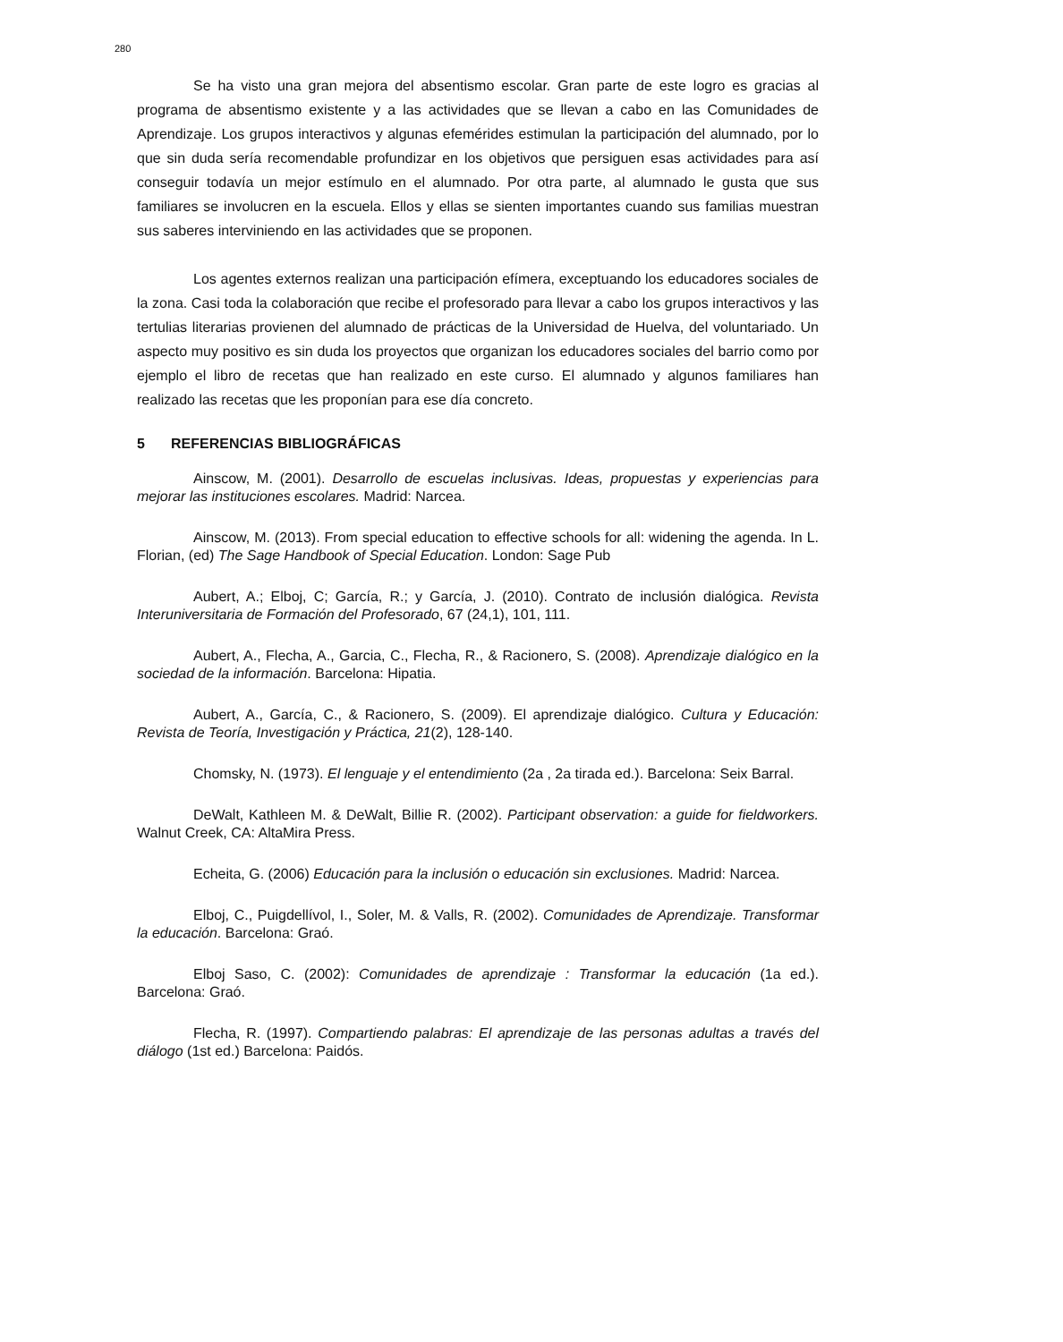280
Se ha visto una gran mejora del absentismo escolar. Gran parte de este logro es gracias al programa de absentismo existente y a las actividades que se llevan a cabo en las Comunidades de Aprendizaje. Los grupos interactivos y algunas efemérides estimulan la participación del alumnado, por lo que sin duda sería recomendable profundizar en los objetivos que persiguen esas actividades para así conseguir todavía un mejor estímulo en el alumnado. Por otra parte, al alumnado le gusta que sus familiares se involucren en la escuela. Ellos y ellas se sienten importantes cuando sus familias muestran sus saberes interviniendo en las actividades que se proponen.
Los agentes externos realizan una participación efímera, exceptuando los educadores sociales de la zona. Casi toda la colaboración que recibe el profesorado para llevar a cabo los grupos interactivos y las tertulias literarias provienen del alumnado de prácticas de la Universidad de Huelva, del voluntariado. Un aspecto muy positivo es sin duda los proyectos que organizan los educadores sociales del barrio como por ejemplo el libro de recetas que han realizado en este curso. El alumnado y algunos familiares han realizado las recetas que les proponían para ese día concreto.
5 REFERENCIAS BIBLIOGRÁFICAS
Ainscow, M. (2001). Desarrollo de escuelas inclusivas. Ideas, propuestas y experiencias para mejorar las instituciones escolares. Madrid: Narcea.
Ainscow, M. (2013). From special education to effective schools for all: widening the agenda. In L. Florian, (ed) The Sage Handbook of Special Education. London: Sage Pub
Aubert, A.; Elboj, C; García, R.; y García, J. (2010). Contrato de inclusión dialógica. Revista Interuniversitaria de Formación del Profesorado, 67 (24,1), 101, 111.
Aubert, A., Flecha, A., Garcia, C., Flecha, R., & Racionero, S. (2008). Aprendizaje dialógico en la sociedad de la información. Barcelona: Hipatia.
Aubert, A., García, C., & Racionero, S. (2009). El aprendizaje dialógico. Cultura y Educación: Revista de Teoría, Investigación y Práctica, 21(2), 128-140.
Chomsky, N. (1973). El lenguaje y el entendimiento (2a , 2a tirada ed.). Barcelona: Seix Barral.
DeWalt, Kathleen M. & DeWalt, Billie R. (2002). Participant observation: a guide for fieldworkers. Walnut Creek, CA: AltaMira Press.
Echeita, G. (2006) Educación para la inclusión o educación sin exclusiones. Madrid: Narcea.
Elboj, C., Puigdellívol, I., Soler, M. & Valls, R. (2002). Comunidades de Aprendizaje. Transformar la educación. Barcelona: Graó.
Elboj Saso, C. (2002): Comunidades de aprendizaje : Transformar la educación (1a ed.). Barcelona: Graó.
Flecha, R. (1997). Compartiendo palabras: El aprendizaje de las personas adultas a través del diálogo (1st ed.) Barcelona: Paidós.